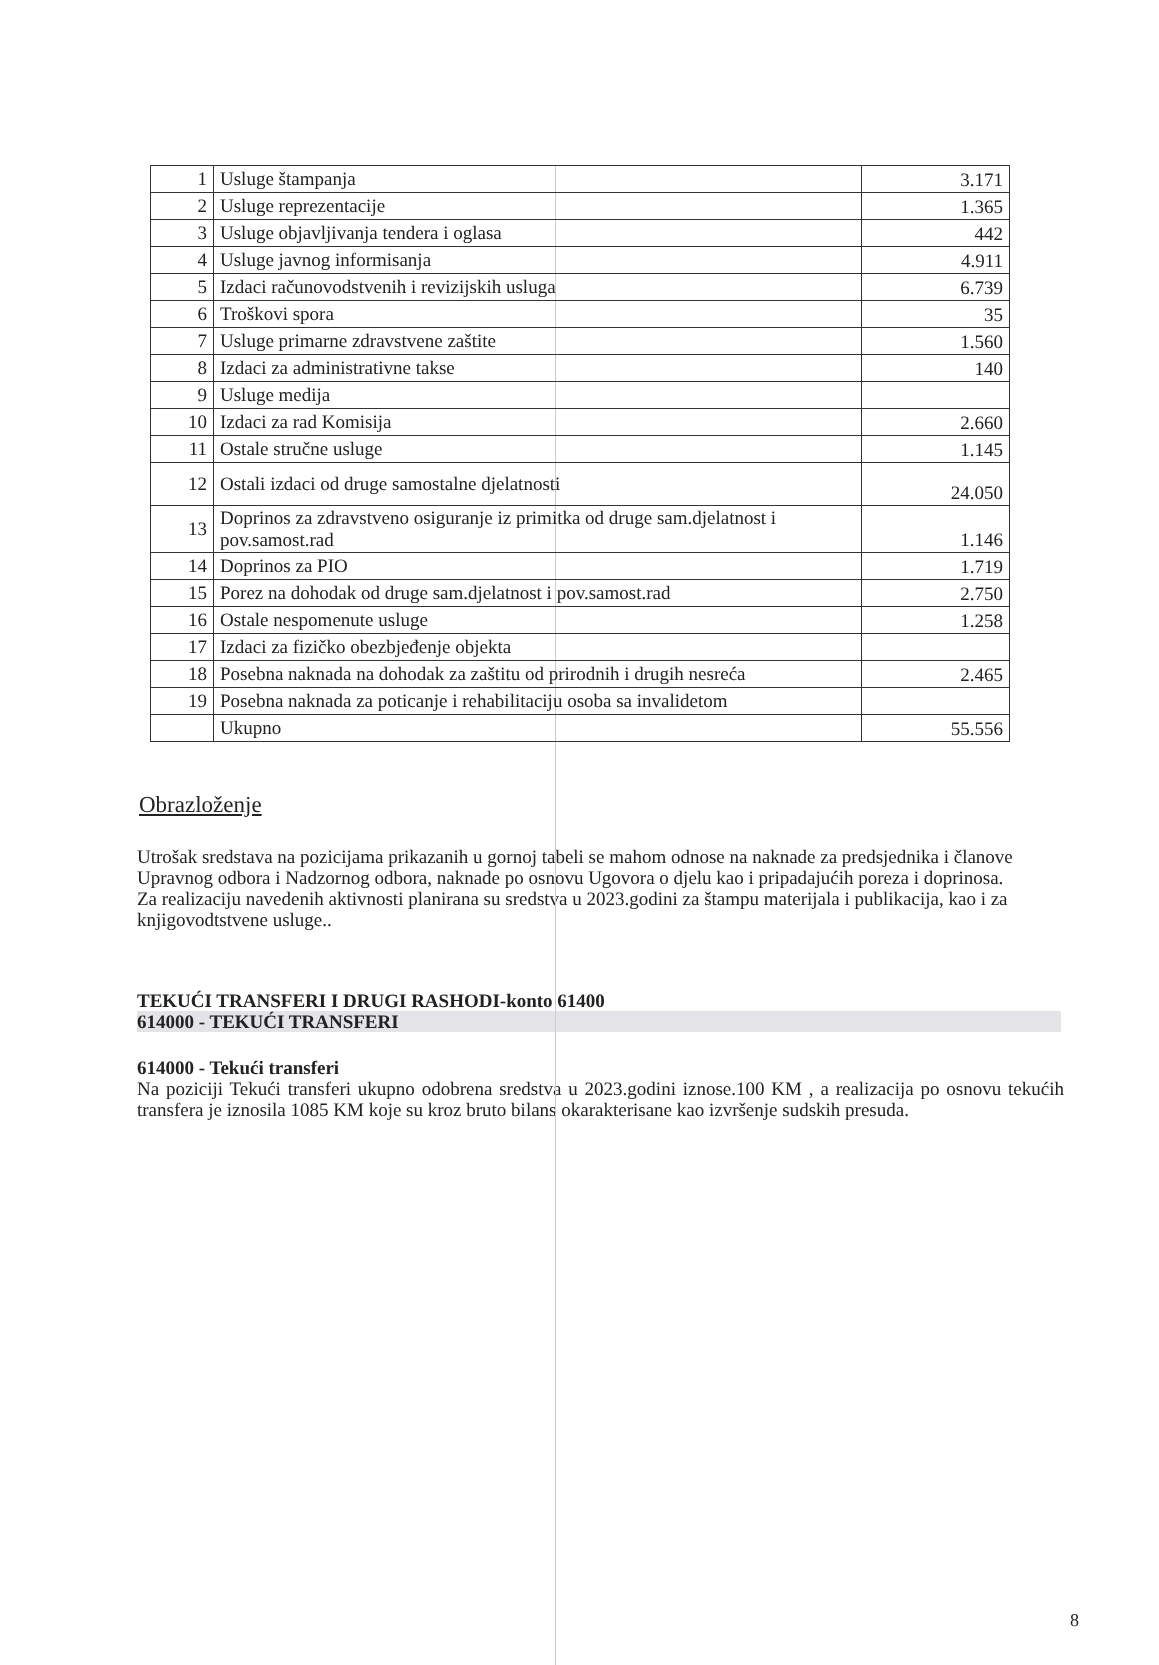| 1 | Usluge štampanja | 3.171 |
| 2 | Usluge reprezentacije | 1.365 |
| 3 | Usluge objavljivanja tendera i oglasa | 442 |
| 4 | Usluge javnog informisanja | 4.911 |
| 5 | Izdaci računovodstvenih i revizijskih usluga | 6.739 |
| 6 | Troškovi spora | 35 |
| 7 | Usluge primarne zdravstvene zaštite | 1.560 |
| 8 | Izdaci za administrativne takse | 140 |
| 9 | Usluge medija | |
| 10 | Izdaci za rad Komisija | 2.660 |
| 11 | Ostale stručne usluge | 1.145 |
| 12 | Ostali izdaci od druge samostalne djelatnosti | 24.050 |
| 13 | Doprinos za zdravstveno osiguranje iz primitka od druge sam.djelatnost i pov.samost.rad | 1.146 |
| 14 | Doprinos za PIO | 1.719 |
| 15 | Porez na dohodak od druge sam.djelatnost i pov.samost.rad | 2.750 |
| 16 | Ostale nespomenute usluge | 1.258 |
| 17 | Izdaci za fizičko obezbjeđenje objekta | |
| 18 | Posebna naknada na dohodak za zaštitu od prirodnih i drugih nesreća | 2.465 |
| 19 | Posebna naknada za poticanje i rehabilitaciju osoba sa invalidetom | |
| | Ukupno | 55.556 |
Obrazloženje
Utrošak sredstava na pozicijama prikazanih u gornoj tabeli se mahom odnose na naknade za predsjednika i članove Upravnog odbora i Nadzornog odbora, naknade po osnovu Ugovora o djelu kao i pripadajućih poreza i doprinosa.
Za realizaciju navedenih aktivnosti planirana su sredstva u 2023.godini za štampu materijala i publikacija, kao i za knjigovodtstvene usluge..
TEKUĆI TRANSFERI I DRUGI RASHODI-konto 61400
614000 - TEKUĆI TRANSFERI
614000 - Tekući transferi
Na poziciji Tekući transferi ukupno odobrena sredstva u 2023.godini iznose.100 KM , a realizacija po osnovu tekućih transfera je iznosila 1085 KM koje su kroz bruto bilans okarakterisane kao izvršenje sudskih presuda.
8